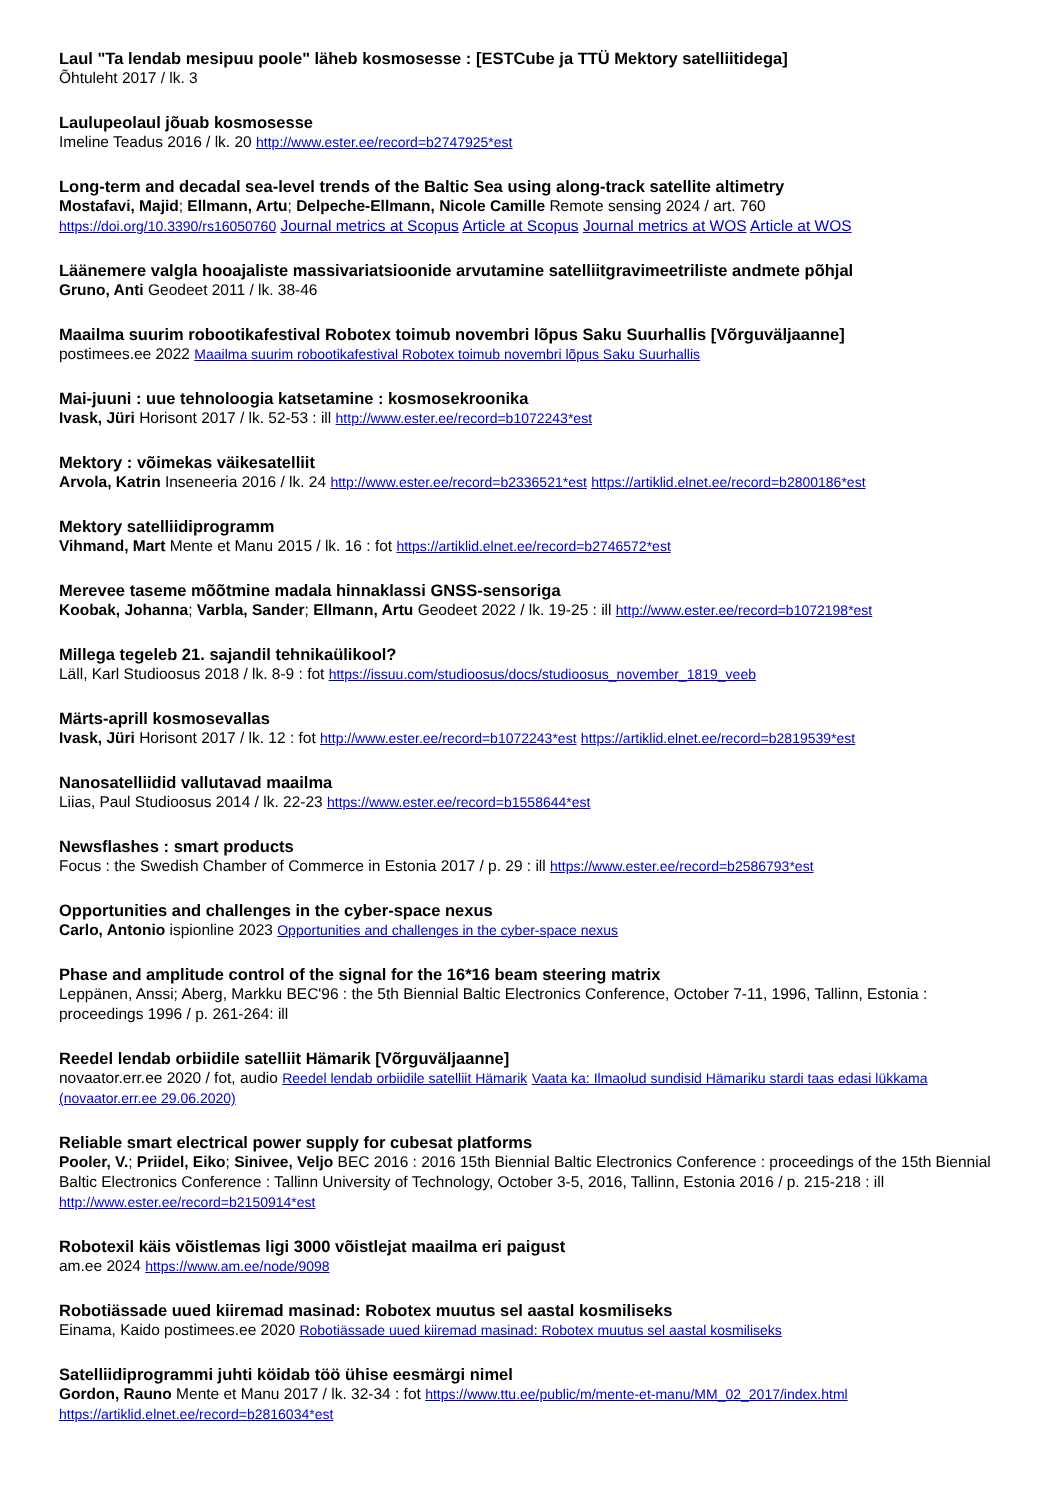Laul "Ta lendab mesipuu poole" läheb kosmosesse : [ESTCube ja TTÜ Mektory satelliitidega]
Õhtuleht 2017 / lk. 3
Laulupeolaul jõuab kosmosesse
Imeline Teadus 2016 / lk. 20 http://www.ester.ee/record=b2747925*est
Long-term and decadal sea-level trends of the Baltic Sea using along-track satellite altimetry
Mostafavi, Majid; Ellmann, Artu; Delpeche-Ellmann, Nicole Camille Remote sensing 2024 / art. 760
https://doi.org/10.3390/rs16050760 Journal metrics at Scopus Article at Scopus Journal metrics at WOS Article at WOS
Läänemere valgla hooajaliste massivariatsioonide arvutamine satelliitgravimeetriliste andmete põhjal
Gruno, Anti Geodeet 2011 / lk. 38-46
Maailma suurim robootikafestival Robotex toimub novembri lõpus Saku Suurhallis [Võrguväljaanne]
postimees.ee 2022 Maailma suurim robootikafestival Robotex toimub novembri lõpus Saku Suurhallis
Mai-juuni : uue tehnoloogia katsetamine : kosmosekroonika
Ivask, Jüri Horisont 2017 / lk. 52-53 : ill http://www.ester.ee/record=b1072243*est
Mektory : võimekas väikesatelliit
Arvola, Katrin Inseneeria 2016 / lk. 24 http://www.ester.ee/record=b2336521*est https://artiklid.elnet.ee/record=b2800186*est
Mektory satelliidiprogramm
Vihmand, Mart Mente et Manu 2015 / lk. 16 : fot https://artiklid.elnet.ee/record=b2746572*est
Merevee taseme mõõtmine madala hinnaklassi GNSS-sensoriga
Koobak, Johanna; Varbla, Sander; Ellmann, Artu Geodeet 2022 / lk. 19-25 : ill http://www.ester.ee/record=b1072198*est
Millega tegeleb 21. sajandil tehnikaülikool?
Läll, Karl Studioosus 2018 / lk. 8-9 : fot https://issuu.com/studioosus/docs/studioosus_november_1819_veeb
Märts-aprill kosmosevallas
Ivask, Jüri Horisont 2017 / lk. 12 : fot http://www.ester.ee/record=b1072243*est https://artiklid.elnet.ee/record=b2819539*est
Nanosatelliidid vallutavad maailma
Liias, Paul Studioosus 2014 / lk. 22-23 https://www.ester.ee/record=b1558644*est
Newsflashes : smart products
Focus : the Swedish Chamber of Commerce in Estonia 2017 / p. 29 : ill https://www.ester.ee/record=b2586793*est
Opportunities and challenges in the cyber-space nexus
Carlo, Antonio ispionline 2023 Opportunities and challenges in the cyber-space nexus
Phase and amplitude control of the signal for the 16*16 beam steering matrix
Leppänen, Anssi; Aberg, Markku BEC'96 : the 5th Biennial Baltic Electronics Conference, October 7-11, 1996, Tallinn, Estonia : proceedings 1996 / p. 261-264: ill
Reedel lendab orbiidile satelliit Hämarik [Võrguväljaanne]
novaator.err.ee 2020 / fot, audio Reedel lendab orbiidile satelliit Hämarik Vaata ka: Ilmaolud sundisid Hämariku stardi taas edasi lükkama (novaator.err.ee 29.06.2020)
Reliable smart electrical power supply for cubesat platforms
Pooler, V.; Priidel, Eiko; Sinivee, Veljo BEC 2016 : 2016 15th Biennial Baltic Electronics Conference : proceedings of the 15th Biennial Baltic Electronics Conference : Tallinn University of Technology, October 3-5, 2016, Tallinn, Estonia 2016 / p. 215-218 : ill http://www.ester.ee/record=b2150914*est
Robotexil käis võistlemas ligi 3000 võistlejat maailma eri paigust
am.ee 2024 https://www.am.ee/node/9098
Robotiässade uued kiiremad masinad: Robotex muutus sel aastal kosmiliseks
Einama, Kaido postimees.ee 2020 Robotiässade uued kiiremad masinad: Robotex muutus sel aastal kosmiliseks
Satelliidiprogrammi juhti köidab töö ühise eesmärgi nimel
Gordon, Rauno Mente et Manu 2017 / lk. 32-34 : fot https://www.ttu.ee/public/m/mente-et-manu/MM_02_2017/index.html https://artiklid.elnet.ee/record=b2816034*est